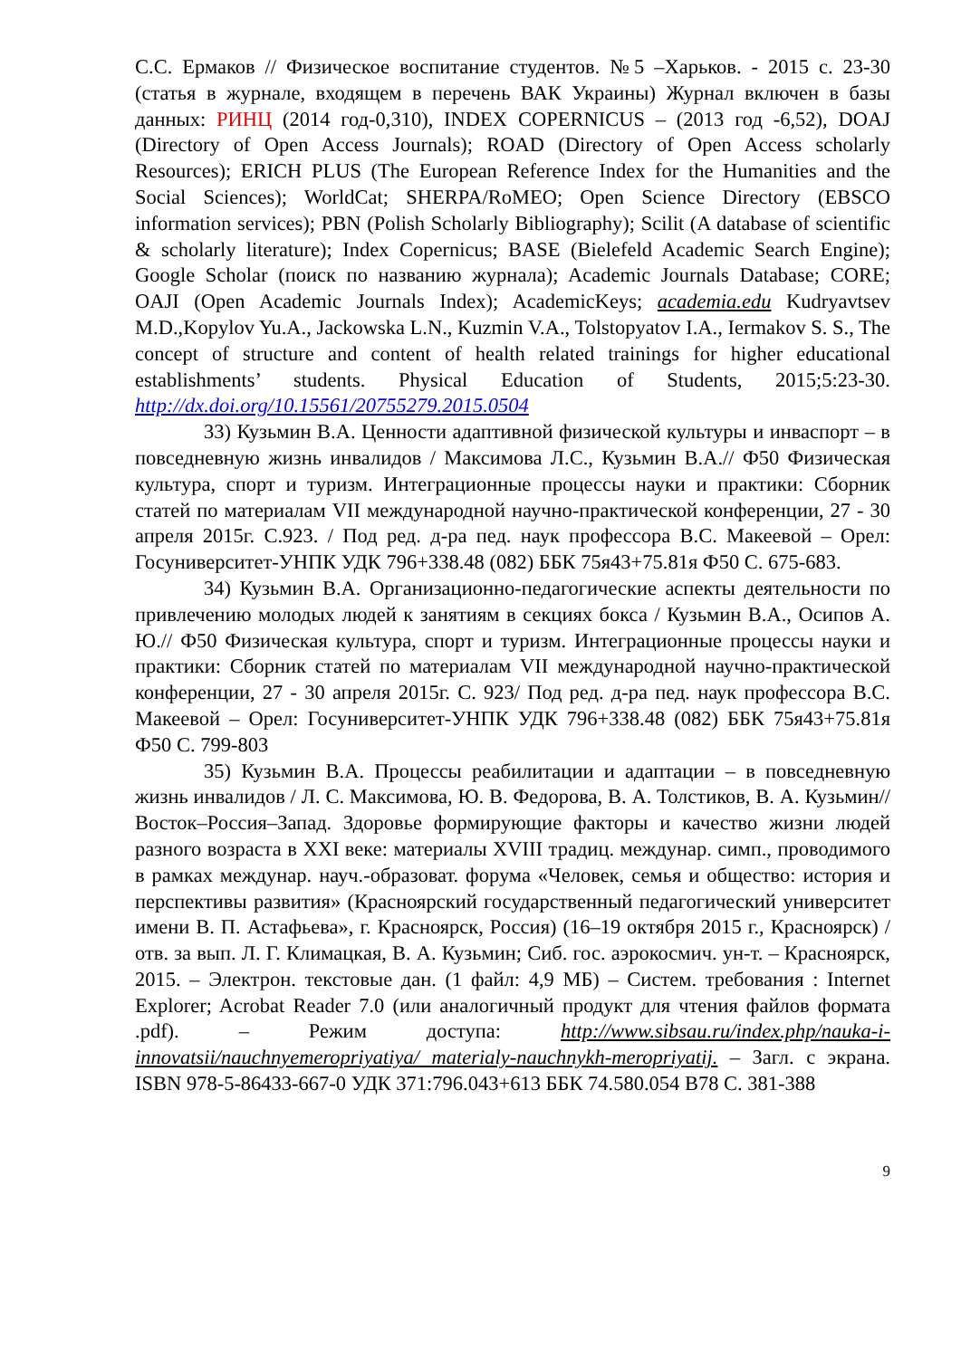С.С. Ермаков // Физическое воспитание студентов. №5 –Харьков. - 2015 с. 23-30 (статья в журнале, входящем в перечень ВАК Украины) Журнал включен в базы данных: РИНЦ (2014 год-0,310), INDEX COPERNICUS – (2013 год -6,52), DOAJ (Directory of Open Access Journals); ROAD (Directory of Open Access scholarly Resources); ERICH PLUS (The European Reference Index for the Humanities and the Social Sciences); WorldCat; SHERPA/RoMEO; Open Science Directory (EBSCO information services); PBN (Polish Scholarly Bibliography); Scilit (A database of scientific & scholarly literature); Index Copernicus; BASE (Bielefeld Academic Search Engine); Google Scholar (поиск по названию журнала); Academic Journals Database; CORE; OAJI (Open Academic Journals Index); AcademicKeys; academia.edu Kudryavtsev M.D.,Kopylov Yu.A., Jackowska L.N., Kuzmin V.A., Tolstopyatov I.A., Iermakov S. S., The concept of structure and content of health related trainings for higher educational establishments’ students. Physical Education of Students, 2015;5:23-30. http://dx.doi.org/10.15561/20755279.2015.0504
33) Кузьмин В.А. Ценности адаптивной физической культуры и инваспорт – в повседневную жизнь инвалидов / Максимова Л.С., Кузьмин В.А.// Ф50 Физическая культура, спорт и туризм. Интеграционные процессы науки и практики: Сборник статей по материалам VII международной научно-практической конференции, 27 - 30 апреля 2015г. С.923. / Под ред. д-ра пед. наук профессора В.С. Макеевой – Орел: Госуниверситет-УНПК УДК 796+338.48 (082) ББК 75я43+75.81я Ф50 С. 675-683.
34) Кузьмин В.А. Организационно-педагогические аспекты деятельности по привлечению молодых людей к занятиям в секциях бокса / Кузьмин В.А., Осипов А. Ю.// Ф50 Физическая культура, спорт и туризм. Интеграционные процессы науки и практики: Сборник статей по материалам VII международной научно-практической конференции, 27 - 30 апреля 2015г. С. 923/ Под ред. д-ра пед. наук профессора В.С. Макеевой – Орел: Госуниверситет-УНПК УДК 796+338.48 (082) ББК 75я43+75.81я Ф50 С. 799-803
35) Кузьмин В.А. Процессы реабилитации и адаптации – в повседневную жизнь инвалидов / Л. С. Максимова, Ю. В. Федорова, В. А. Толстиков, В. А. Кузьмин// Восток–Россия–Запад. Здоровье формирующие факторы и качество жизни людей разного возраста в XXI веке: материалы XVIII традиц. междунар. симп., проводимого в рамках междунар. науч.-образоват. форума «Человек, семья и общество: история и перспективы развития» (Красноярский государственный педагогический университет имени В. П. Астафьева», г. Красноярск, Россия) (16–19 октября 2015 г., Красноярск) / отв. за вып. Л. Г. Климацкая, В. А. Кузьмин; Сиб. гос. аэрокосмич. ун-т. – Красноярск, 2015. – Электрон. текстовые дан. (1 файл: 4,9 МБ) – Систем. требования : Internet Explorer; Acrobat Reader 7.0 (или аналогичный продукт для чтения файлов формата .pdf). – Режим доступа: http://www.sibsau.ru/index.php/nauka-i-innovatsii/nauchnyemeropriyatiya/ materialy-nauchnykh-meropriyatij. – Загл. с экрана. ISBN 978-5-86433-667-0 УДК 371:796.043+613 ББК 74.580.054 В78 С. 381-388
9